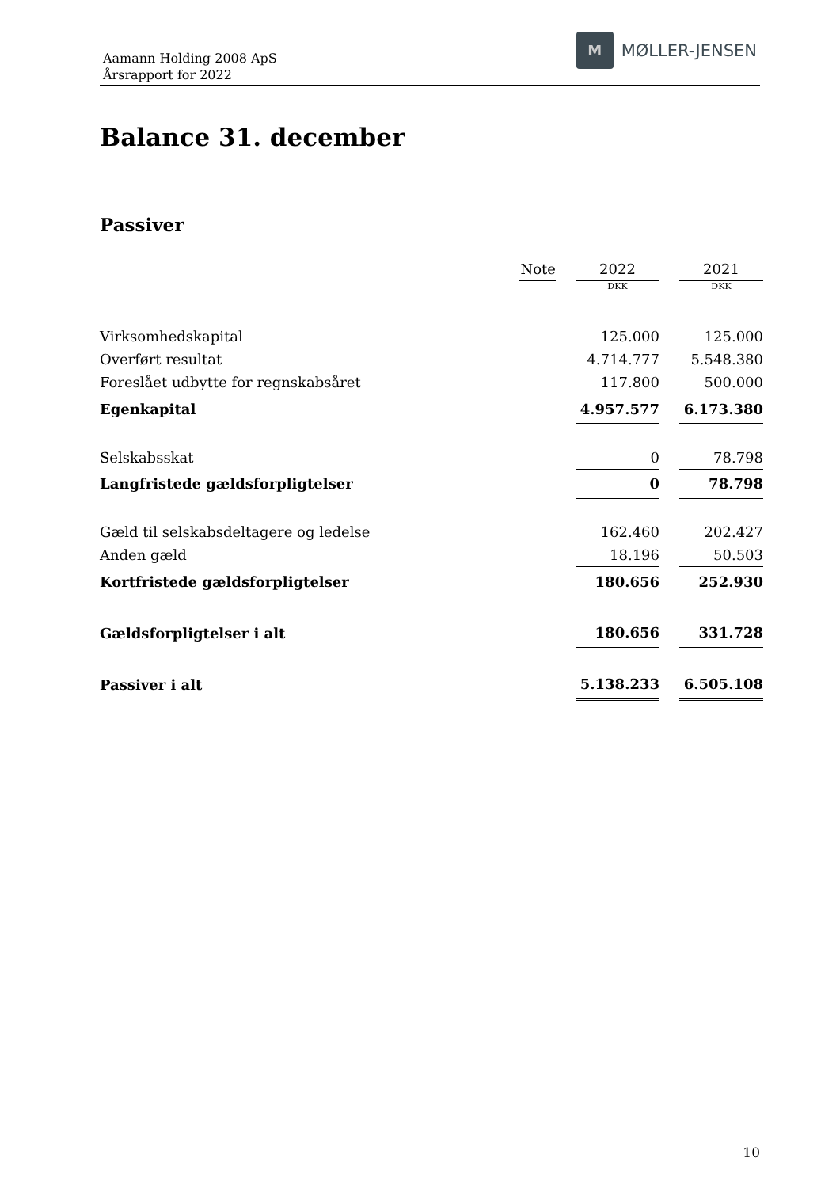Aamann Holding 2008 ApS
Årsrapport for 2022
M
MØLLER-JENSEN
Balance 31. december
Passiver
| | Note | | 2022 | | 2021 |
| --- | --- | --- | --- | --- | --- |
| | | | DKK | | DKK |
| Virksomhedskapital | | | 125.000 | | 125.000 |
| Overført resultat | | | 4.714.777 | | 5.548.380 |
| Foreslået udbytte for regnskabsåret | | | 117.800 | | 500.000 |
| Egenkapital | | | 4.957.577 | | 6.173.380 |
| Selskabsskat | | | 0 | | 78.798 |
| Langfristede gældsforpligtelser | | | 0 | | 78.798 |
| Gæld til selskabsdeltagere og ledelse | | | 162.460 | | 202.427 |
| Anden gæld | | | 18.196 | | 50.503 |
| Kortfristede gældsforpligtelser | | | 180.656 | | 252.930 |
| Gældsforpligtelser i alt | | | 180.656 | | 331.728 |
| Passiver i alt | | | 5.138.233 | | 6.505.108 |
10